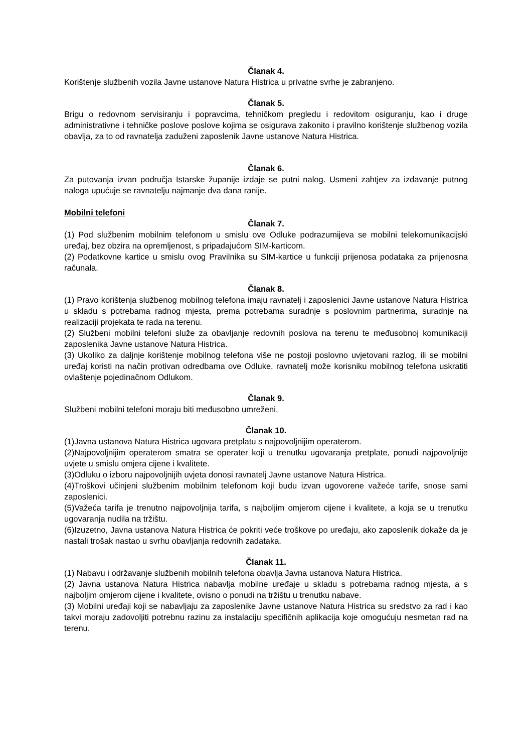Članak 4.
Korištenje službenih vozila Javne ustanove Natura Histrica u privatne svrhe je zabranjeno.
Članak 5.
Brigu o redovnom servisiranju i popravcima, tehničkom pregledu i redovitom osiguranju, kao i druge administrativne i tehničke poslove poslove kojima se osigurava zakonito i pravilno korištenje službenog vozila obavlja, za to od ravnatelja zaduženi zaposlenik Javne ustanove Natura Histrica.
Članak 6.
Za putovanja izvan područja Istarske županije izdaje se putni nalog. Usmeni zahtjev za izdavanje putnog naloga upućuje se ravnatelju najmanje dva dana ranije.
Mobilni telefoni
Članak 7.
(1) Pod službenim mobilnim telefonom u smislu ove Odluke podrazumijeva se mobilni telekomunikacijski uređaj, bez obzira na opremljenost, s pripadajućom SIM-karticom.
(2) Podatkovne kartice u smislu ovog Pravilnika su SIM-kartice u funkciji prijenosa podataka za prijenosna računala.
Članak 8.
(1) Pravo korištenja službenog mobilnog telefona imaju ravnatelj i zaposlenici Javne ustanove Natura Histrica u skladu s potrebama radnog mjesta, prema potrebama suradnje s poslovnim partnerima, suradnje na realizaciji projekata te rada na terenu.
(2) Službeni mobilni telefoni služe za obavljanje redovnih poslova na terenu te međusobnoj komunikaciji zaposlenika Javne ustanove Natura Histrica.
(3) Ukoliko za daljnje korištenje mobilnog telefona više ne postoji poslovno uvjetovani razlog, ili se mobilni uređaj koristi na način protivan odredbama ove Odluke, ravnatelj može korisniku mobilnog telefona uskratiti ovlaštenje pojedinačnom Odlukom.
Članak 9.
Službeni mobilni telefoni moraju biti međusobno umreženi.
Članak 10.
(1)Javna ustanova Natura Histrica ugovara pretplatu s najpovoljnijim operaterom.
(2)Najpovoljnijim operaterom smatra se operater koji u trenutku ugovaranja pretplate, ponudi najpovoljnije uvjete u smislu omjera cijene i kvalitete.
(3)Odluku o izboru najpovoljnijih uvjeta donosi ravnatelj Javne ustanove Natura Histrica.
(4)Troškovi učinjeni službenim mobilnim telefonom koji budu izvan ugovorene važeće tarife, snose sami zaposlenici.
(5)Važeća tarifa je trenutno najpovoljnija tarifa, s najboljim omjerom cijene i kvalitete, a koja se u trenutku ugovaranja nudila na tržištu.
(6)Izuzetno, Javna ustanova Natura Histrica će pokriti veće troškove po uređaju, ako zaposlenik dokaže da je nastali trošak nastao u svrhu obavljanja redovnih zadataka.
Članak 11.
(1) Nabavu i održavanje službenih mobilnih telefona obavlja Javna ustanova Natura Histrica.
(2) Javna ustanova Natura Histrica nabavlja mobilne uređaje u skladu s potrebama radnog mjesta, a s najboljim omjerom cijene i kvalitete, ovisno o ponudi na tržištu u trenutku nabave.
(3) Mobilni uređaji koji se nabavljaju za zaposlenike Javne ustanove Natura Histrica su sredstvo za rad i kao takvi moraju zadovoljiti potrebnu razinu za instalaciju specifičnih aplikacija koje omogućuju nesmetan rad na terenu.